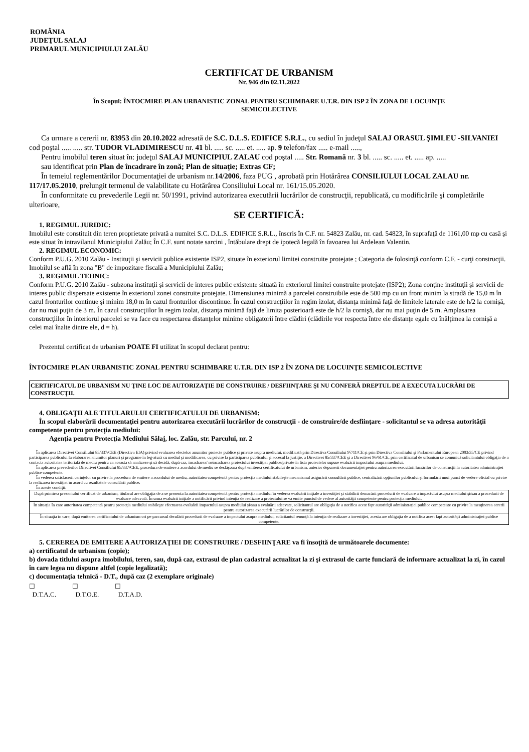ROMÂNIA
JUDEŢUL SALAJ
PRIMARUL MUNICIPIULUI ZALĂU
CERTIFICAT DE URBANISM
Nr. 946 din 02.11.2022
În Scopul: ÎNTOCMIRE PLAN URBANISTIC ZONAL PENTRU SCHIMBARE U.T.R. DIN ISP 2 ÎN ZONA DE LOCUINŢE
SEMICOLECTIVE
Ca urmare a cererii nr. 83953 din 20.10.2022 adresată de S.C. D.L.S. EDIFICE S.R.L., cu sediul în judeţul SALAJ ORASUL ŞIMLEU -SILVANIEI cod poştal ..... ..... str. TUDOR VLADIMIRESCU nr. 41 bl. ..... sc. ..... et. ..... ap. 9 telefon/fax ..... e-mail .....,
Pentru imobilul teren situat în: judeţul SALAJ MUNICIPIUL ZALAU cod poştal ..... Str. Romană nr. 3 bl. ..... sc. ..... et. ..... ap. .....
sau identificat prin Plan de încadrare în zonă; Plan de situaţie; Extras CF;
În temeiul reglementărilor Documentaţiei de urbanism nr.14/2006, faza PUG , aprobată prin Hotărârea CONSILIULUI LOCAL ZALAU nr. 117/17.05.2010, prelungit termenul de valabilitate cu Hotărârea Consiliului Local nr. 161/15.05.2020.
În conformitate cu prevederile Legii nr. 50/1991, privind autorizarea executării lucrărilor de construcţii, republicată, cu modificările şi completările ulterioare,
SE CERTIFICĂ:
1. REGIMUL JURIDIC:
Imobilul este constituit din teren proprietate privată a numitei S.C. D.L.S. EDIFICE S.R.L., înscris în C.F. nr. 54823 Zalău, nr. cad. 54823, în suprafaţă de 1161,00 mp cu casă şi este situat în intravilanul Municipiului Zalău; În C.F. sunt notate sarcini , întăbulare drept de ipotecă legală în favoarea lui Ardelean Valentin.
2. REGIMUL ECONOMIC:
Conform P.U.G. 2010 Zalău - Instituţii şi servicii publice existente ISP2, situate în exteriorul limitei construite protejate ; Categoria de folosinţă conform C.F. - curţi construcţii. Imobilul se află în zona "B" de impozitare fiscală a Municipiului Zalău;
3. REGIMUL TEHNIC:
Conform P.U.G. 2010 Zalău - subzona instituţii şi servicii de interes public existente situată în exteriorul limitei construite protejate (ISP2); Zona conţine instituţii şi servicii de interes public dispersate existente în exteriorul zonei construite protejate. Dimensiunea minimă a parcelei construibile este de 500 mp cu un front minim la stradă de 15,0 m în cazul fronturilor continue şi minim 18,0 m în cazul fronturilor discontinue. În cazul construcţiilor în regim izolat, distanţa minimă faţă de limitele laterale este de h/2 la cornişă, dar nu mai puţin de 3 m. În cazul construcţiilor în regim izolat, distanţa minimă faţă de limita posterioară este de h/2 la cornişă, dar nu mai puţin de 5 m. Amplasarea construcţiilor în interiorul parcelei se va face cu respectarea distanţelor minime obligatorii între clădiri (clădirile vor respecta între ele distanţe egale cu înălţimea la cornişă a celei mai înalte dintre ele, d = h).
Prezentul certificat de urbanism POATE FI utilizat în scopul declarat pentru:
ÎNTOCMIRE PLAN URBANISTIC ZONAL PENTRU SCHIMBARE U.T.R. DIN ISP 2 ÎN ZONA DE LOCUINŢE SEMICOLECTIVE
CERTIFICATUL DE URBANISM NU ŢINE LOC DE AUTORIZAŢIE DE CONSTRUIRE / DESFIINŢARE ŞI NU CONFERĂ DREPTUL DE A EXECUTA LUCRĂRI DE CONSTRUCŢII.
4. OBLIGAŢII ALE TITULARULUI CERTIFICATULUI DE URBANISM:
În scopul elaborării documentaţiei pentru autorizarea executării lucrărilor de construcţii - de construire/de desfiinţare - solicitantul se va adresa autorităţii competente pentru protecţia mediului:
Agenţia pentru Protecţia Mediului Sălaj, loc. Zalău, str. Parcului, nr. 2
În aplicarea Directivei Consiliului 85/337/CEE (Directiva EIA) privind evaluarea efectelor anumitor proiecte publice şi private asupra mediului, modificată prin Directiva Consiliului 97/11/CE şi prin Directiva Consiliului şi Parlamentului European 2003/35/CE privind participarea publicului la elaborarea anumitor planuri şi programe în leg-atură cu mediul şi modificarea, cu privire la participarea publicului şi accesul la justiţie, a Directivei 85/337/CEE şi a Directivei 96/61/CE, prin certificatul de urbanism se comunică solicitantului obligaţia de a contacta autoritatea teritorială de mediu pentru ca aceasta să analizeze şi să decidă, după caz, încadrarea/ neîncadrarea proiectului investiţiei publice/private în lista proiectelor supuse evaluării impactului asupra mediului.
În aplicarea prevederilor Directivei Consiliului 85/337/CEE, procedura de emitere a acordului de mediu se desfăşoara după emiterea certificatului de urbanism, anterior depunerii documentaţiei pentru autorizarea executării lucrărilor de construcţii la autoritatea administraţiei publice competente.
În vederea satisfacerii cerinţelor cu privire la procedura de emitere a acordului de mediu, autoritatea competentă pentru protecţia mediului stabileşte mecanismul asigurării consultării publice, centralizării opţiunilor publicului şi formulării unui punct de vedere oficial cu privire la realizarea investiţiei în acord cu rezultatele consultării publice.
În aceste condiţii:
| După primirea prezentului certificat de urbanism, titularul are obligaţia de a se prezenta la autoritatea competentă pentru protecţia mediului în vederea evaluării iniţiale a investiţiei şi stabilirii demarării procedurii de evaluare a impactului asupra mediului şi/sau a procedurii de evaluare adecvată. În urma evaluării iniţiale a notificării privind intenţia de realizare a proiectului se va emite punctul de vedere al autorităţii competente pentru protecţia mediului. |
| În situaţia în care autoritatea competentă pentru protecţia mediului stabileşte efectuarea evaluării impactului asupra mediului şi/sau a evaluării adecvate, solicitantul are obligaţia de a notifica acest fapt autorităţii administraţiei publice competente cu privire la menţinerea cererii pentru autorizarea executării lucrărilor de construcţii. |
| În situaţia în care, după emiterea certificatului de urbanism ori pe parcursul derulării procedurii de evaluare a impactului asupra mediului, solicitantul renunţă la intenţia de realizare a investiţiei, acesta are obligaţia de a notifica acest fapt autorităţii administraţiei publice competente. |
5. CEREREA DE EMITERE A AUTORIZAŢIEI DE CONSTRUIRE / DESFIINŢARE va fi însoţită de următoarele documente:
a) certificatul de urbanism (copie);
b) dovada titlului asupra imobilului, teren, sau, după caz, extrasul de plan cadastral actualizat la zi şi extrasul de carte funciară de informare actualizat la zi, în cazul în care legea nu dispune altfel (copie legalizată);
c) documentaţia tehnică - D.T., după caz (2 exemplare originale)
☐
D.T.A.C.
☐
D.T.O.E.
☐
D.T.A.D.